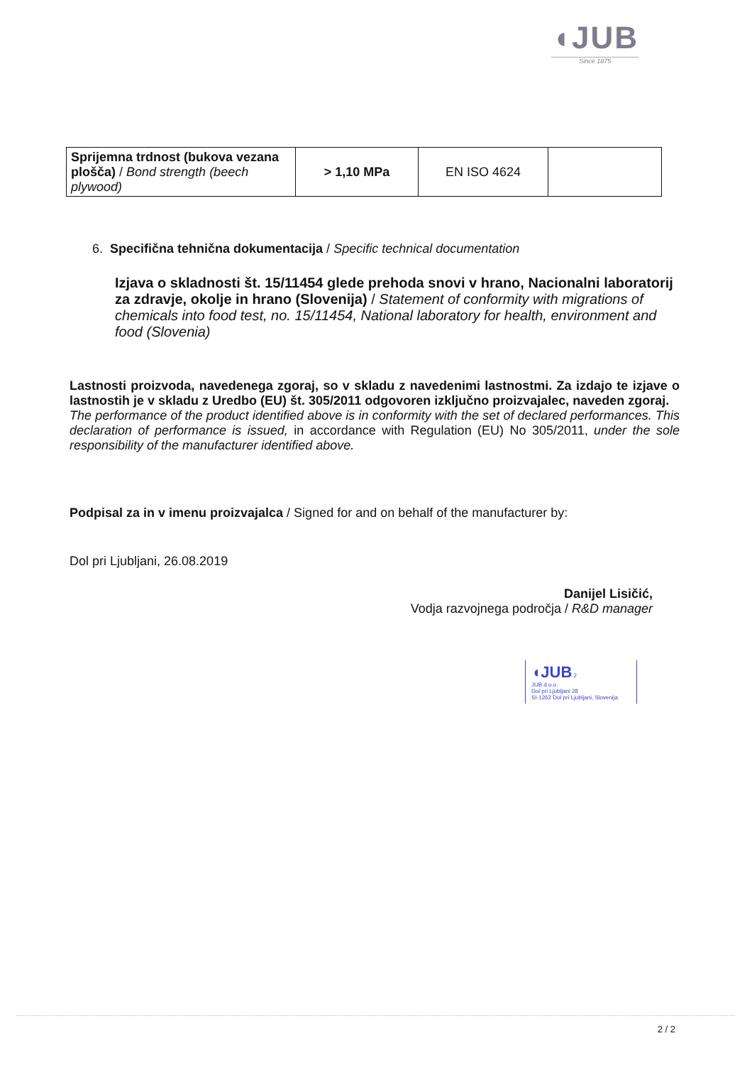◖JUB
Since 1875
| Sprijemna trdnost (bukova vezana plošča) / Bond strength (beech plywood) | > 1,10 MPa | EN ISO 4624 | |
6. Specifična tehnična dokumentacija / Specific technical documentation
Izjava o skladnosti št. 15/11454 glede prehoda snovi v hrano, Nacionalni laboratorij za zdravje, okolje in hrano (Slovenija) / Statement of conformity with migrations of chemicals into food test, no. 15/11454, National laboratory for health, environment and food (Slovenia)
Lastnosti proizvoda, navedenega zgoraj, so v skladu z navedenimi lastnostmi. Za izdajo te izjave o lastnostih je v skladu z Uredbo (EU) št. 305/2011 odgovoren izključno proizvajalec, naveden zgoraj.
The performance of the product identified above is in conformity with the set of declared performances. This declaration of performance is issued, in accordance with Regulation (EU) No 305/2011, under the sole responsibility of the manufacturer identified above.
Podpisal za in v imenu proizvajalca / Signed for and on behalf of the manufacturer by:
Dol pri Ljubljani, 26.08.2019
Danijel Lisičić,
Vodja razvojnega področja / R&D manager
◖JUB 2
JUB d.o.o.
Dol pri Ljubljani 28
SI-1262 Dol pri Ljubljani, Slovenija
2 / 2